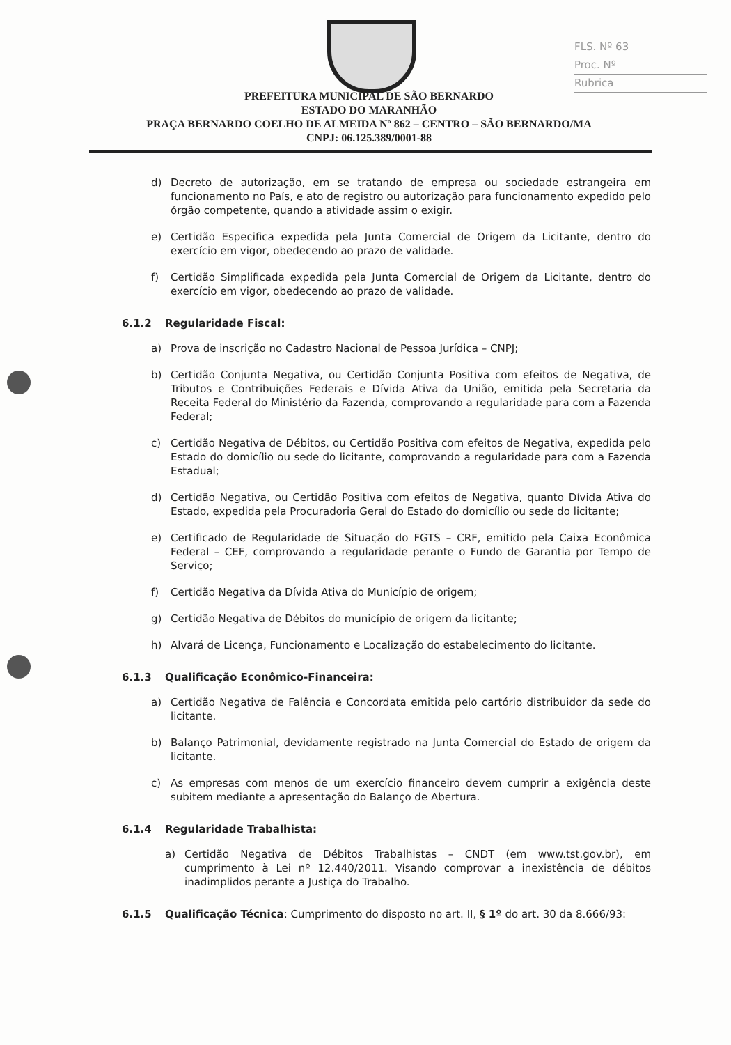FLS. Nº 63
Proc. Nº
Rubrica
PREFEITURA MUNICIPAL DE SÃO BERNARDO
ESTADO DO MARANHÃO
PRAÇA BERNARDO COELHO DE ALMEIDA Nº 862 – CENTRO – SÃO BERNARDO/MA
CNPJ: 06.125.389/0001-88
d) Decreto de autorização, em se tratando de empresa ou sociedade estrangeira em funcionamento no País, e ato de registro ou autorização para funcionamento expedido pelo órgão competente, quando a atividade assim o exigir.
e) Certidão Especifica expedida pela Junta Comercial de Origem da Licitante, dentro do exercício em vigor, obedecendo ao prazo de validade.
f) Certidão Simplificada expedida pela Junta Comercial de Origem da Licitante, dentro do exercício em vigor, obedecendo ao prazo de validade.
6.1.2 Regularidade Fiscal:
a) Prova de inscrição no Cadastro Nacional de Pessoa Jurídica – CNPJ;
b) Certidão Conjunta Negativa, ou Certidão Conjunta Positiva com efeitos de Negativa, de Tributos e Contribuições Federais e Dívida Ativa da União, emitida pela Secretaria da Receita Federal do Ministério da Fazenda, comprovando a regularidade para com a Fazenda Federal;
c) Certidão Negativa de Débitos, ou Certidão Positiva com efeitos de Negativa, expedida pelo Estado do domicílio ou sede do licitante, comprovando a regularidade para com a Fazenda Estadual;
d) Certidão Negativa, ou Certidão Positiva com efeitos de Negativa, quanto Dívida Ativa do Estado, expedida pela Procuradoria Geral do Estado do domicílio ou sede do licitante;
e) Certificado de Regularidade de Situação do FGTS – CRF, emitido pela Caixa Econômica Federal – CEF, comprovando a regularidade perante o Fundo de Garantia por Tempo de Serviço;
f) Certidão Negativa da Dívida Ativa do Município de origem;
g) Certidão Negativa de Débitos do município de origem da licitante;
h) Alvará de Licença, Funcionamento e Localização do estabelecimento do licitante.
6.1.3 Qualificação Econômico-Financeira:
a) Certidão Negativa de Falência e Concordata emitida pelo cartório distribuidor da sede do licitante.
b) Balanço Patrimonial, devidamente registrado na Junta Comercial do Estado de origem da licitante.
c) As empresas com menos de um exercício financeiro devem cumprir a exigência deste subitem mediante a apresentação do Balanço de Abertura.
6.1.4 Regularidade Trabalhista:
a) Certidão Negativa de Débitos Trabalhistas – CNDT (em www.tst.gov.br), em cumprimento à Lei nº 12.440/2011. Visando comprovar a inexistência de débitos inadimplidos perante a Justiça do Trabalho.
6.1.5 Qualificação Técnica: Cumprimento do disposto no art. II, § 1º do art. 30 da 8.666/93: